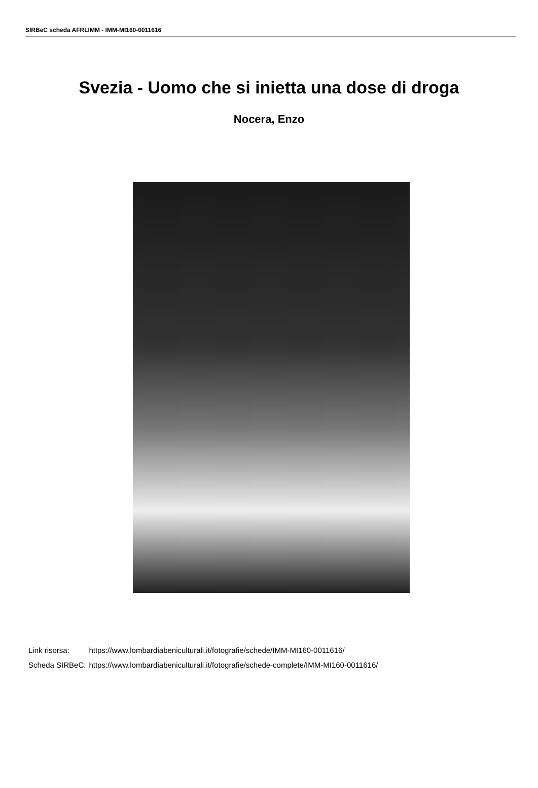SIRBeC scheda AFRLIMM - IMM-MI160-0011616
Svezia - Uomo che si inietta una dose di droga
Nocera, Enzo
| Link risorsa: | https://www.lombardiabeniculturali.it/fotografie/schede/IMM-MI160-0011616/ |
| Scheda SIRBeC: | https://www.lombardiabeniculturali.it/fotografie/schede-complete/IMM-MI160-0011616/ |